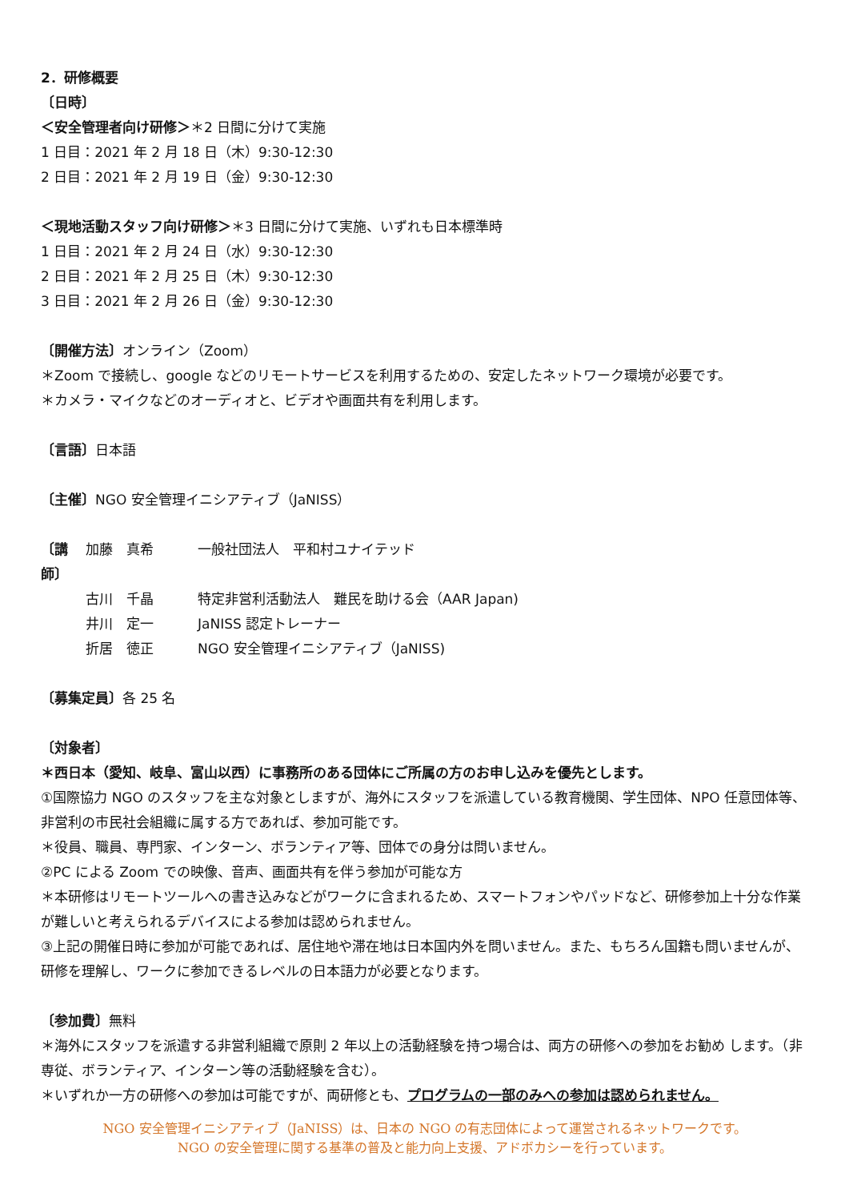2．研修概要
〔日時〕
＜安全管理者向け研修＞＊2 日間に分けて実施
1 日目：2021 年 2 月 18 日（木）9:30-12:30
2 日目：2021 年 2 月 19 日（金）9:30-12:30
＜現地活動スタッフ向け研修＞＊3 日間に分けて実施、いずれも日本標準時
1 日目：2021 年 2 月 24 日（水）9:30-12:30
2 日目：2021 年 2 月 25 日（木）9:30-12:30
3 日目：2021 年 2 月 26 日（金）9:30-12:30
〔開催方法〕オンライン（Zoom）
＊Zoom で接続し、google などのリモートサービスを利用するための、安定したネットワーク環境が必要です。
＊カメラ・マイクなどのオーディオと、ビデオや画面共有を利用します。
〔言語〕日本語
〔主催〕NGO 安全管理イニシアティブ（JaNISS）
| 〔講師〕 | 加藤 真希 | 一般社団法人 平和村ユナイテッド |
| | 古川 千晶 | 特定非営利活動法人 難民を助ける会（AAR Japan) |
| | 井川 定一 | JaNISS 認定トレーナー |
| | 折居 徳正 | NGO 安全管理イニシアティブ（JaNISS) |
〔募集定員〕各 25 名
〔対象者〕
＊西日本（愛知、岐阜、富山以西）に事務所のある団体にご所属の方のお申し込みを優先とします。
①国際協力 NGO のスタッフを主な対象としますが、海外にスタッフを派遣している教育機関、学生団体、NPO 任意団体等、非営利の市民社会組織に属する方であれば、参加可能です。
＊役員、職員、専門家、インターン、ボランティア等、団体での身分は問いません。
②PC による Zoom での映像、音声、画面共有を伴う参加が可能な方
＊本研修はリモートツールへの書き込みなどがワークに含まれるため、スマートフォンやパッドなど、研修参加上十分な作業が難しいと考えられるデバイスによる参加は認められません。
③上記の開催日時に参加が可能であれば、居住地や滞在地は日本国内外を問いません。また、もちろん国籍も問いませんが、研修を理解し、ワークに参加できるレベルの日本語力が必要となります。
〔参加費〕無料
＊海外にスタッフを派遣する非営利組織で原則 2 年以上の活動経験を持つ場合は、両方の研修への参加をお勧め します。（非専従、ボランティア、インターン等の活動経験を含む）。
＊いずれか一方の研修への参加は可能ですが、両研修とも、プログラムの一部のみへの参加は認められません。
NGO 安全管理イニシアティブ（JaNISS）は、日本の NGO の有志団体によって運営されるネットワークです。
NGO の安全管理に関する基準の普及と能力向上支援、アドボカシーを行っています。